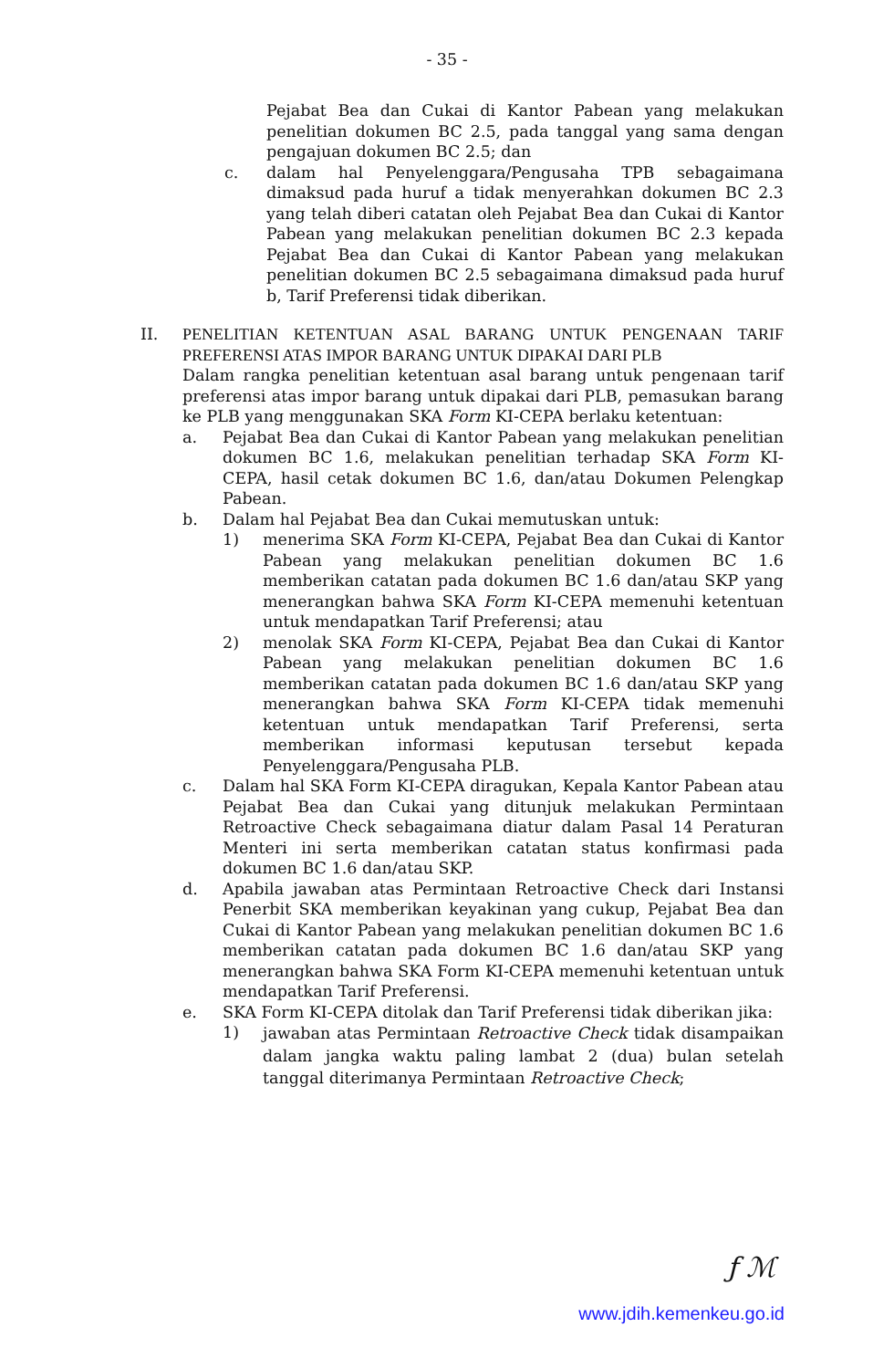- 35 -
Pejabat Bea dan Cukai di Kantor Pabean yang melakukan penelitian dokumen BC 2.5, pada tanggal yang sama dengan pengajuan dokumen BC 2.5; dan
c. dalam hal Penyelenggara/Pengusaha TPB sebagaimana dimaksud pada huruf a tidak menyerahkan dokumen BC 2.3 yang telah diberi catatan oleh Pejabat Bea dan Cukai di Kantor Pabean yang melakukan penelitian dokumen BC 2.3 kepada Pejabat Bea dan Cukai di Kantor Pabean yang melakukan penelitian dokumen BC 2.5 sebagaimana dimaksud pada huruf b, Tarif Preferensi tidak diberikan.
II. PENELITIAN KETENTUAN ASAL BARANG UNTUK PENGENAAN TARIF PREFERENSI ATAS IMPOR BARANG UNTUK DIPAKAI DARI PLB
Dalam rangka penelitian ketentuan asal barang untuk pengenaan tarif preferensi atas impor barang untuk dipakai dari PLB, pemasukan barang ke PLB yang menggunakan SKA Form KI-CEPA berlaku ketentuan:
a. Pejabat Bea dan Cukai di Kantor Pabean yang melakukan penelitian dokumen BC 1.6, melakukan penelitian terhadap SKA Form KI-CEPA, hasil cetak dokumen BC 1.6, dan/atau Dokumen Pelengkap Pabean.
b. Dalam hal Pejabat Bea dan Cukai memutuskan untuk:
1) menerima SKA Form KI-CEPA, Pejabat Bea dan Cukai di Kantor Pabean yang melakukan penelitian dokumen BC 1.6 memberikan catatan pada dokumen BC 1.6 dan/atau SKP yang menerangkan bahwa SKA Form KI-CEPA memenuhi ketentuan untuk mendapatkan Tarif Preferensi; atau
2) menolak SKA Form KI-CEPA, Pejabat Bea dan Cukai di Kantor Pabean yang melakukan penelitian dokumen BC 1.6 memberikan catatan pada dokumen BC 1.6 dan/atau SKP yang menerangkan bahwa SKA Form KI-CEPA tidak memenuhi ketentuan untuk mendapatkan Tarif Preferensi, serta memberikan informasi keputusan tersebut kepada Penyelenggara/Pengusaha PLB.
c. Dalam hal SKA Form KI-CEPA diragukan, Kepala Kantor Pabean atau Pejabat Bea dan Cukai yang ditunjuk melakukan Permintaan Retroactive Check sebagaimana diatur dalam Pasal 14 Peraturan Menteri ini serta memberikan catatan status konfirmasi pada dokumen BC 1.6 dan/atau SKP.
d. Apabila jawaban atas Permintaan Retroactive Check dari Instansi Penerbit SKA memberikan keyakinan yang cukup, Pejabat Bea dan Cukai di Kantor Pabean yang melakukan penelitian dokumen BC 1.6 memberikan catatan pada dokumen BC 1.6 dan/atau SKP yang menerangkan bahwa SKA Form KI-CEPA memenuhi ketentuan untuk mendapatkan Tarif Preferensi.
e. SKA Form KI-CEPA ditolak dan Tarif Preferensi tidak diberikan jika:
1)
jawaban atas Permintaan Retroactive Check tidak disampaikan dalam jangka waktu paling lambat 2 (dua) bulan setelah tanggal diterimanya Permintaan Retroactive Check;
ƒ ℳ
www.jdih.kemenkeu.go.id